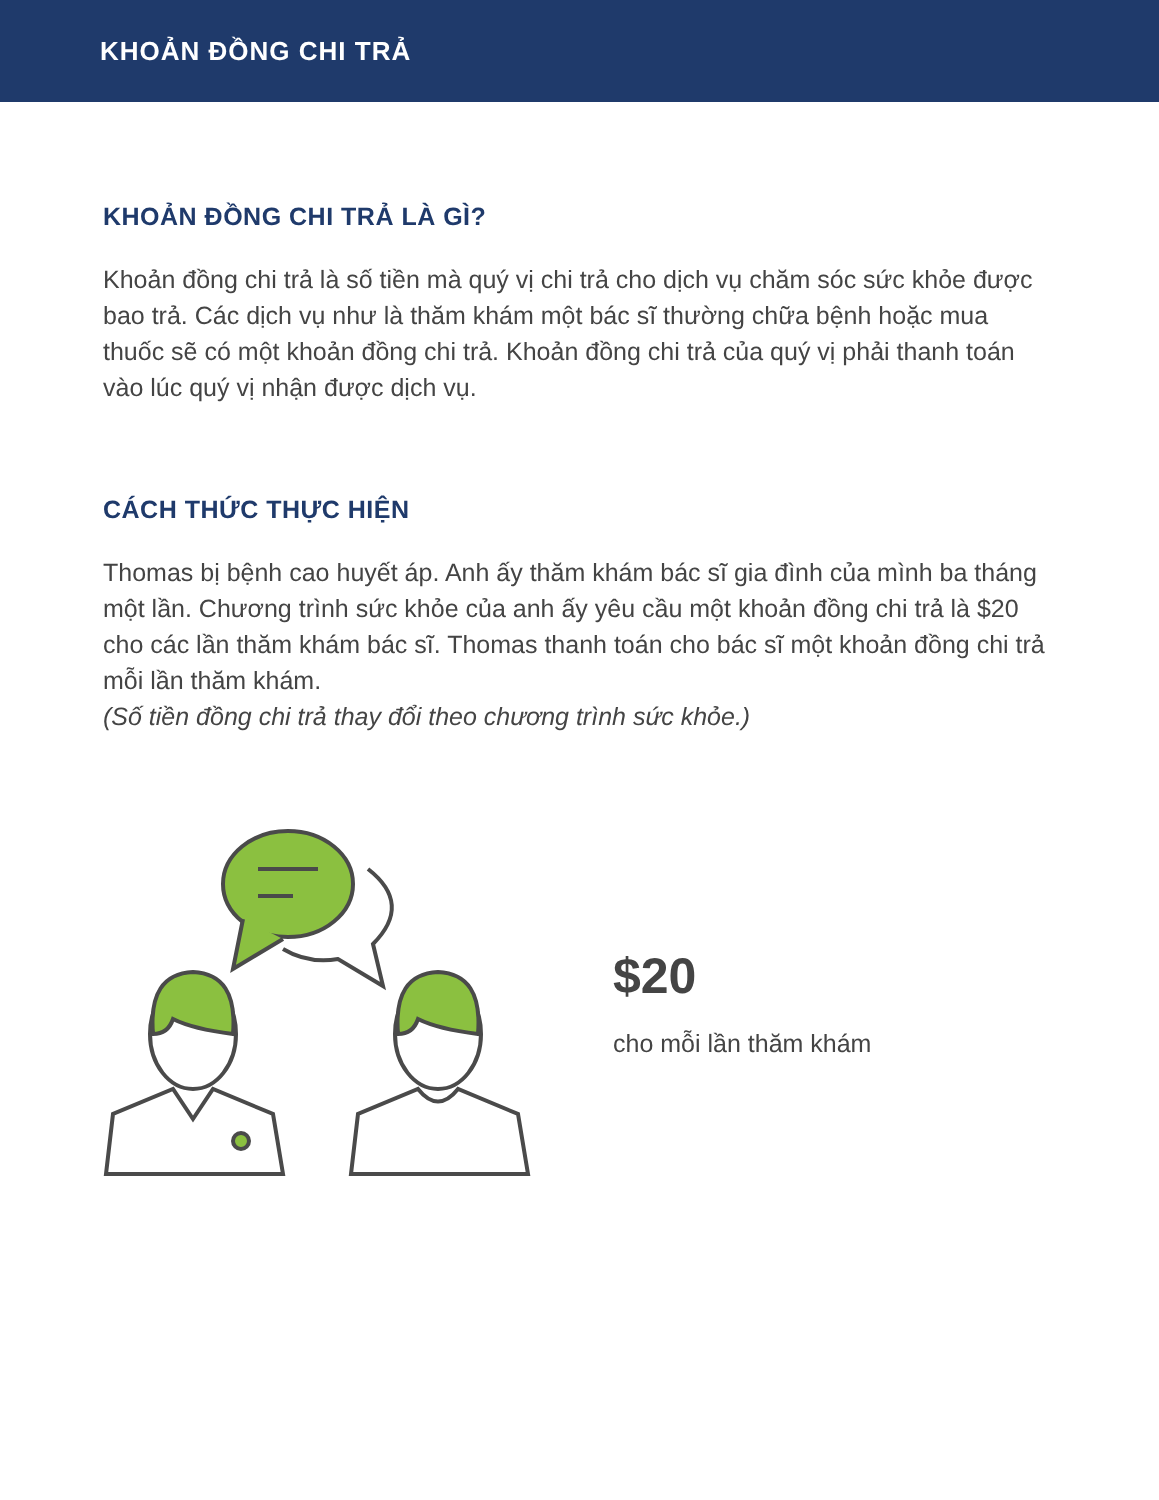KHOẢN ĐỒNG CHI TRẢ
KHOẢN ĐỒNG CHI TRẢ LÀ GÌ?
Khoản đồng chi trả là số tiền mà quý vị chi trả cho dịch vụ chăm sóc sức khỏe được bao trả. Các dịch vụ như là thăm khám một bác sĩ thường chữa bệnh hoặc mua thuốc sẽ có một khoản đồng chi trả. Khoản đồng chi trả của quý vị phải thanh toán vào lúc quý vị nhận được dịch vụ.
CÁCH THỨC THỰC HIỆN
Thomas bị bệnh cao huyết áp. Anh ấy thăm khám bác sĩ gia đình của mình ba tháng một lần. Chương trình sức khỏe của anh ấy yêu cầu một khoản đồng chi trả là $20 cho các lần thăm khám bác sĩ. Thomas thanh toán cho bác sĩ một khoản đồng chi trả mỗi lần thăm khám.
(Số tiền đồng chi trả thay đổi theo chương trình sức khỏe.)
$20
cho mỗi lần thăm khám